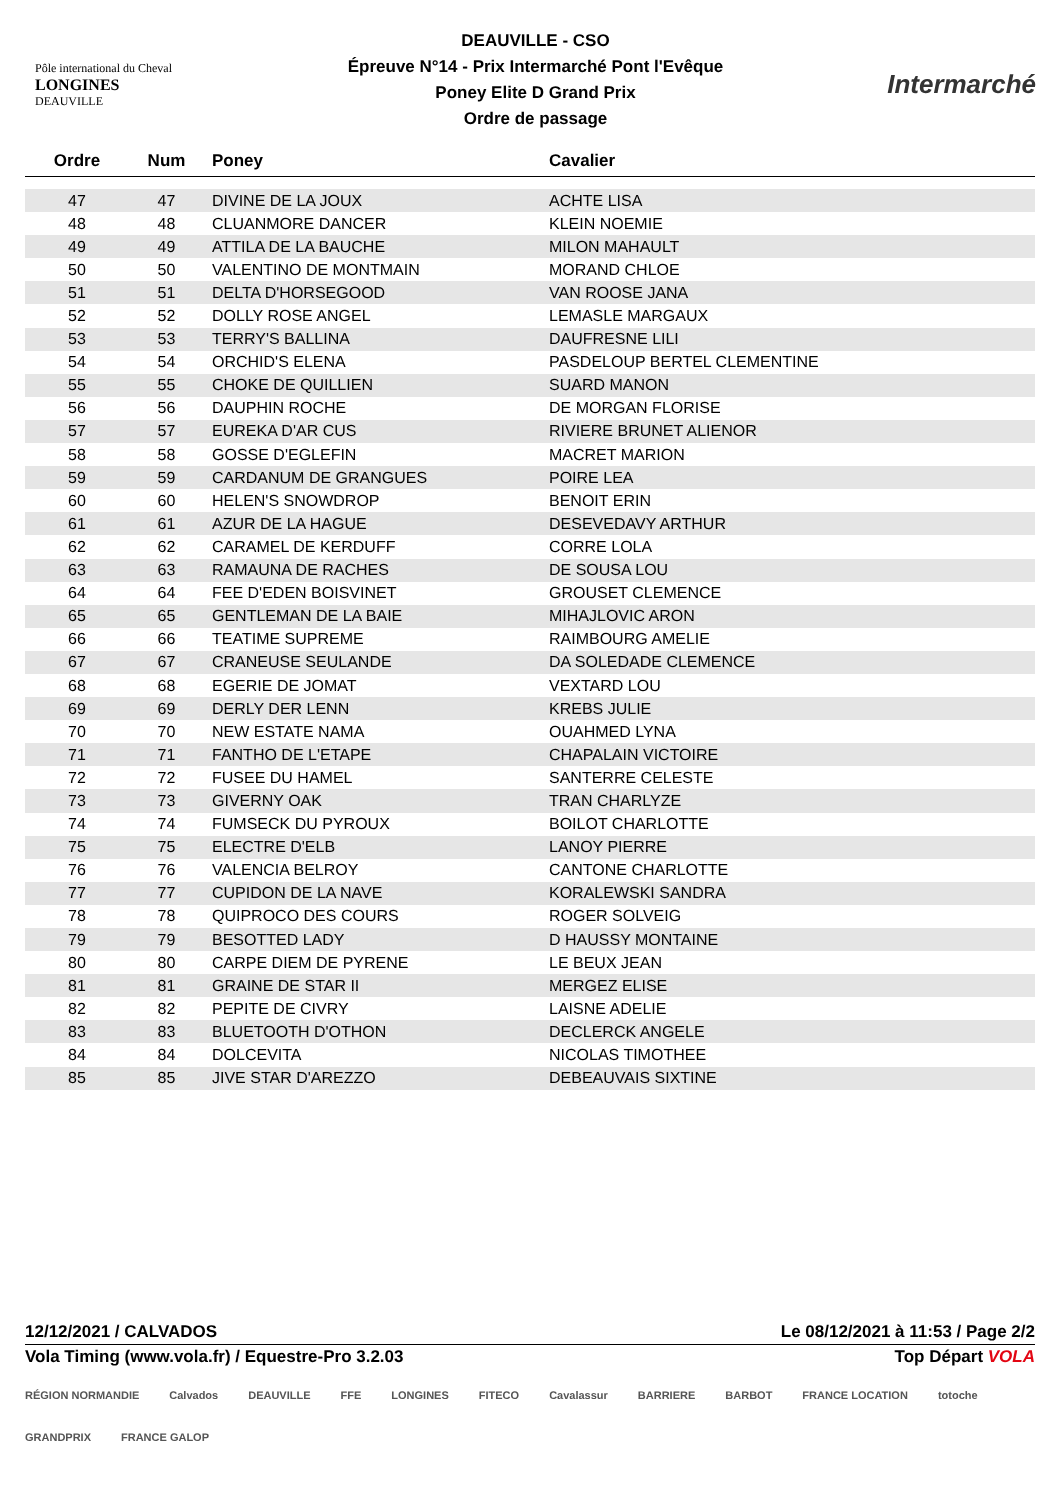Pôle international du Cheval
LONGINES
DEAUVILLE
DEAUVILLE - CSO
Épreuve N°14 - Prix Intermarché Pont l'Evêque
Poney Elite D Grand Prix
Ordre de passage
Intermarché
| Ordre | Num | Poney | Cavalier |
| --- | --- | --- | --- |
| 47 | 47 | DIVINE DE LA JOUX | ACHTE LISA |
| 48 | 48 | CLUANMORE DANCER | KLEIN NOEMIE |
| 49 | 49 | ATTILA DE LA BAUCHE | MILON MAHAULT |
| 50 | 50 | VALENTINO DE MONTMAIN | MORAND CHLOE |
| 51 | 51 | DELTA D'HORSEGOOD | VAN ROOSE JANA |
| 52 | 52 | DOLLY ROSE ANGEL | LEMASLE MARGAUX |
| 53 | 53 | TERRY'S BALLINA | DAUFRESNE LILI |
| 54 | 54 | ORCHID'S ELENA | PASDELOUP BERTEL CLEMENTINE |
| 55 | 55 | CHOKE DE QUILLIEN | SUARD MANON |
| 56 | 56 | DAUPHIN ROCHE | DE MORGAN FLORISE |
| 57 | 57 | EUREKA D'AR CUS | RIVIERE BRUNET ALIENOR |
| 58 | 58 | GOSSE D'EGLEFIN | MACRET MARION |
| 59 | 59 | CARDANUM DE GRANGUES | POIRE LEA |
| 60 | 60 | HELEN'S SNOWDROP | BENOIT ERIN |
| 61 | 61 | AZUR DE LA HAGUE | DESEVEDAVY ARTHUR |
| 62 | 62 | CARAMEL DE KERDUFF | CORRE LOLA |
| 63 | 63 | RAMAUNA DE RACHES | DE SOUSA LOU |
| 64 | 64 | FEE D'EDEN BOISVINET | GROUSET CLEMENCE |
| 65 | 65 | GENTLEMAN DE LA BAIE | MIHAJLOVIC ARON |
| 66 | 66 | TEATIME SUPREME | RAIMBOURG AMELIE |
| 67 | 67 | CRANEUSE SEULANDE | DA SOLEDADE CLEMENCE |
| 68 | 68 | EGERIE DE JOMAT | VEXTARD LOU |
| 69 | 69 | DERLY DER LENN | KREBS JULIE |
| 70 | 70 | NEW ESTATE NAMA | OUAHMED LYNA |
| 71 | 71 | FANTHO DE L'ETAPE | CHAPALAIN VICTOIRE |
| 72 | 72 | FUSEE DU HAMEL | SANTERRE CELESTE |
| 73 | 73 | GIVERNY OAK | TRAN CHARLYZE |
| 74 | 74 | FUMSECK DU PYROUX | BOILOT CHARLOTTE |
| 75 | 75 | ELECTRE D'ELB | LANOY PIERRE |
| 76 | 76 | VALENCIA BELROY | CANTONE CHARLOTTE |
| 77 | 77 | CUPIDON DE LA NAVE | KORALEWSKI SANDRA |
| 78 | 78 | QUIPROCO DES COURS | ROGER SOLVEIG |
| 79 | 79 | BESOTTED LADY | D HAUSSY MONTAINE |
| 80 | 80 | CARPE DIEM DE PYRENE | LE BEUX JEAN |
| 81 | 81 | GRAINE DE STAR II | MERGEZ ELISE |
| 82 | 82 | PEPITE DE CIVRY | LAISNE ADELIE |
| 83 | 83 | BLUETOOTH D'OTHON | DECLERCK ANGELE |
| 84 | 84 | DOLCEVITA | NICOLAS TIMOTHEE |
| 85 | 85 | JIVE STAR D'AREZZO | DEBEAUVAIS SIXTINE |
12/12/2021 / CALVADOS Le 08/12/2021 à 11:53 / Page 2/2
Vola Timing (www.vola.fr) / Equestre-Pro 3.2.03 Top Départ VOLA
RÉGION NORMANDIE Calvados DEAUVILLE FFE LONGINES FITECO Cavalassur BARRIERE BARBOT FRANCE LOCATION totoche GRANDPRIX FRANCE GALOP